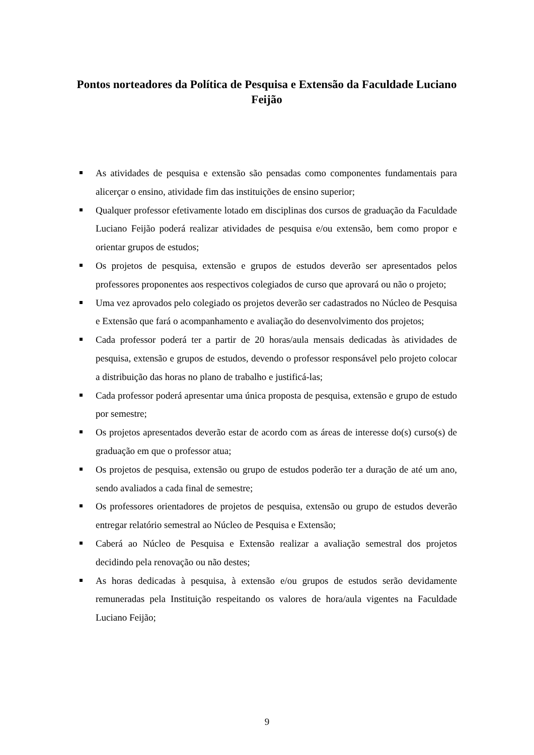Pontos norteadores da Política de Pesquisa e Extensão da Faculdade Luciano Feijão
As atividades de pesquisa e extensão são pensadas como componentes fundamentais para alicerçar o ensino, atividade fim das instituições de ensino superior;
Qualquer professor efetivamente lotado em disciplinas dos cursos de graduação da Faculdade Luciano Feijão poderá realizar atividades de pesquisa e/ou extensão, bem como propor e orientar grupos de estudos;
Os projetos de pesquisa, extensão e grupos de estudos deverão ser apresentados pelos professores proponentes aos respectivos colegiados de curso que aprovará ou não o projeto;
Uma vez aprovados pelo colegiado os projetos deverão ser cadastrados no Núcleo de Pesquisa e Extensão que fará o acompanhamento e avaliação do desenvolvimento dos projetos;
Cada professor poderá ter a partir de 20 horas/aula mensais dedicadas às atividades de pesquisa, extensão e grupos de estudos, devendo o professor responsável pelo projeto colocar a distribuição das horas no plano de trabalho e justificá-las;
Cada professor poderá apresentar uma única proposta de pesquisa, extensão e grupo de estudo por semestre;
Os projetos apresentados deverão estar de acordo com as áreas de interesse do(s) curso(s) de graduação em que o professor atua;
Os projetos de pesquisa, extensão ou grupo de estudos poderão ter a duração de até um ano, sendo avaliados a cada final de semestre;
Os professores orientadores de projetos de pesquisa, extensão ou grupo de estudos deverão entregar relatório semestral ao Núcleo de Pesquisa e Extensão;
Caberá ao Núcleo de Pesquisa e Extensão realizar a avaliação semestral dos projetos decidindo pela renovação ou não destes;
As horas dedicadas à pesquisa, à extensão e/ou grupos de estudos serão devidamente remuneradas pela Instituição respeitando os valores de hora/aula vigentes na Faculdade Luciano Feijão;
9